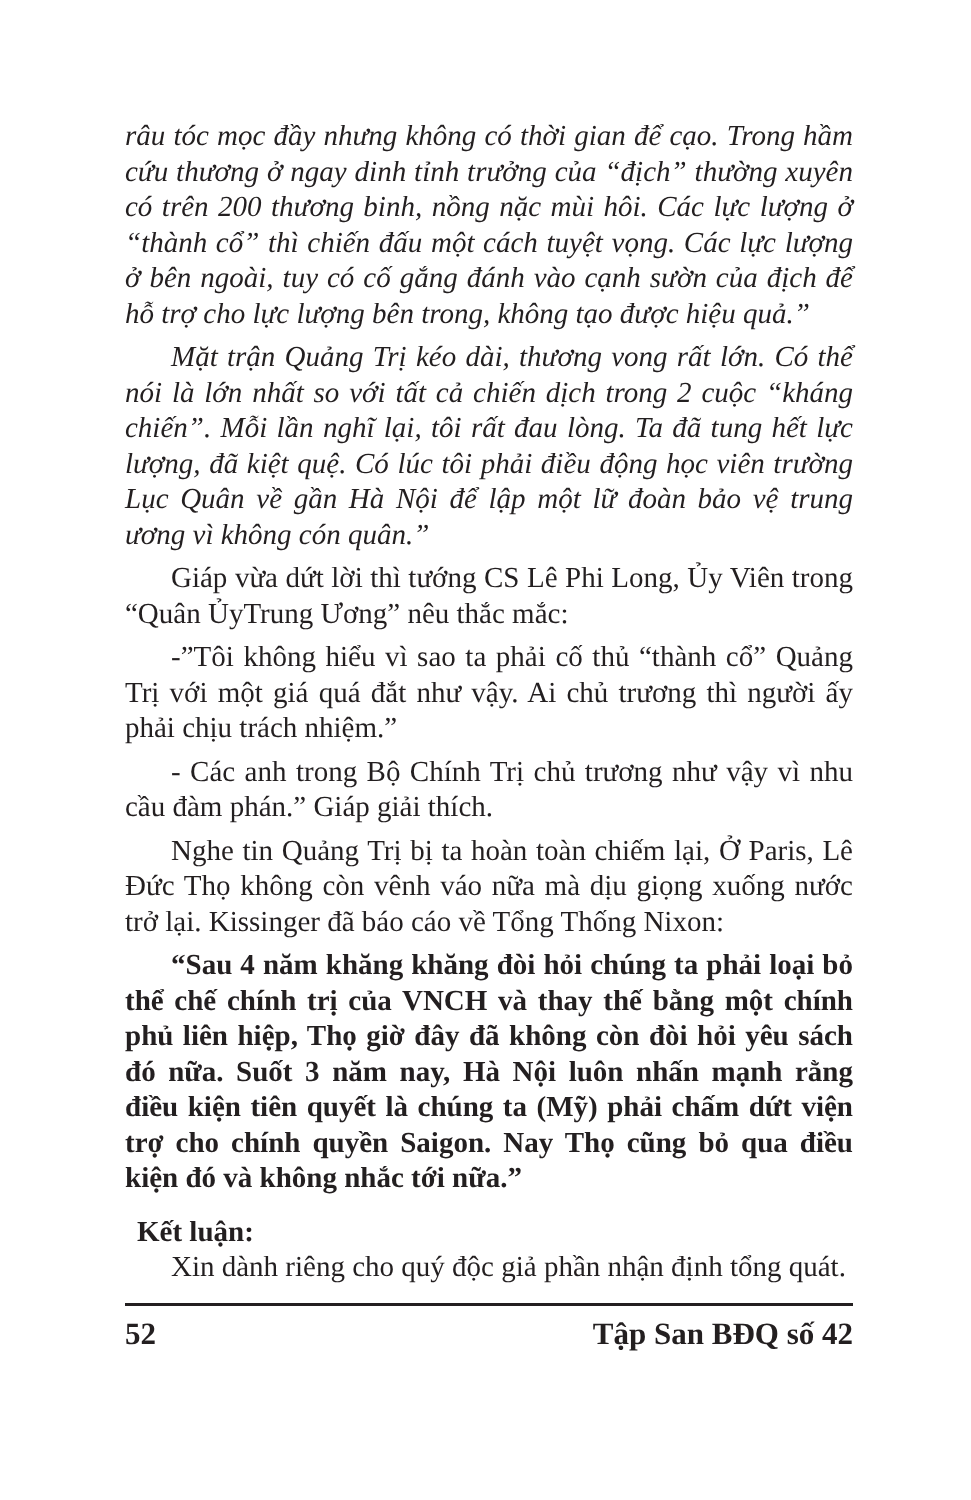râu tóc mọc đầy nhưng không có thời gian để cạo. Trong hầm cứu thương ở ngay dinh tỉnh trưởng của “địch” thường xuyên có trên 200 thương binh, nồng nặc mùi hôi. Các lực lượng ở “thành cổ” thì chiến đấu một cách tuyệt vọng. Các lực lượng ở bên ngoài, tuy có cố gắng đánh vào cạnh sườn của địch để hỗ trợ cho lực lượng bên trong, không tạo được hiệu quả.”
Mặt trận Quảng Trị kéo dài, thương vong rất lớn. Có thể nói là lớn nhất so với tất cả chiến dịch trong 2 cuộc “kháng chiến”. Mỗi lần nghĩ lại, tôi rất đau lòng. Ta đã tung hết lực lượng, đã kiệt quệ. Có lúc tôi phải điều động học viên trường Lục Quân về gần Hà Nội để lập một lữ đoàn bảo vệ trung ương vì không cón quân.”
Giáp vừa dứt lời thì tướng CS Lê Phi Long, Ủy Viên trong “Quân ỦyTrung Ương” nêu thắc mắc:
-”Tôi không hiểu vì sao ta phải cố thủ “thành cổ” Quảng Trị với một giá quá đắt như vậy. Ai chủ trương thì người ấy phải chịu trách nhiệm.”
- Các anh trong Bộ Chính Trị chủ trương như vậy vì nhu cầu đàm phán.” Giáp giải thích.
Nghe tin Quảng Trị bị ta hoàn toàn chiếm lại, Ở Paris, Lê Đức Thọ không còn vênh váo nữa mà dịu giọng xuống nước trở lại. Kissinger đã báo cáo về Tổng Thống Nixon:
“Sau 4 năm khăng khăng đòi hỏi chúng ta phải loại bỏ thể chế chính trị của VNCH và thay thế bằng một chính phủ liên hiệp, Thọ giờ đây đã không còn đòi hỏi yêu sách đó nữa. Suốt 3 năm nay, Hà Nội luôn nhấn mạnh rằng điều kiện tiên quyết là chúng ta (Mỹ) phải chấm dứt viện trợ cho chính quyền Saigon. Nay Thọ cũng bỏ qua điều kiện đó và không nhắc tới nữa.”
Kết luận:
Xin dành riêng cho quý độc giả phần nhận định tổng quát.
52 Tập San BĐQ số 42